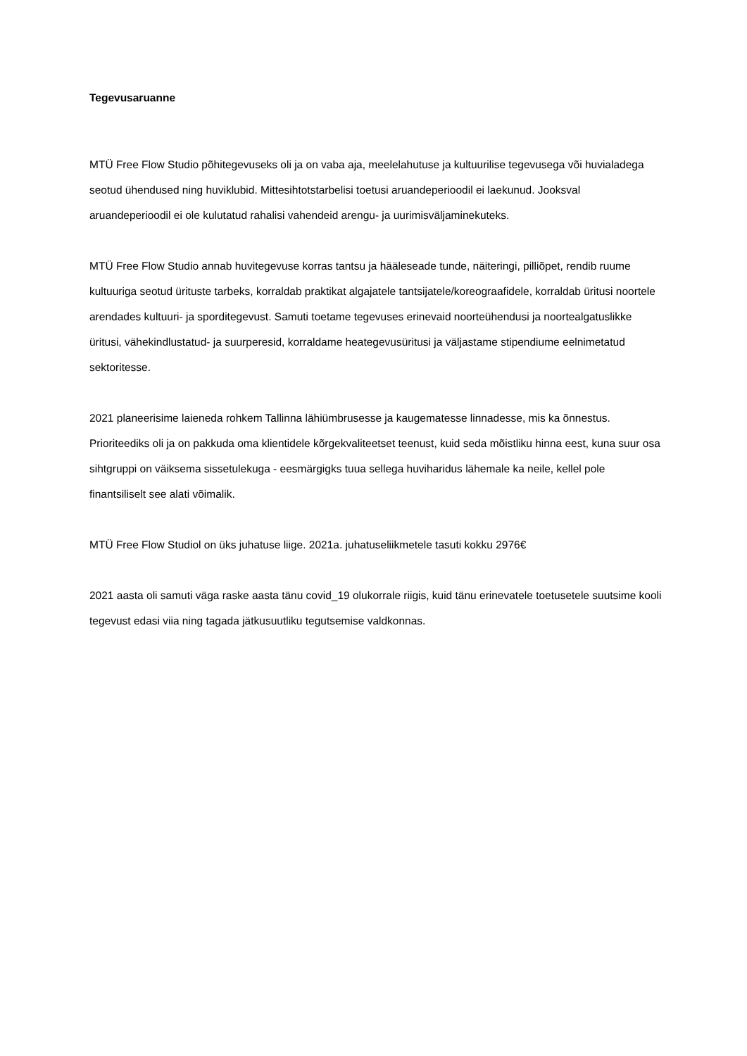Tegevusaruanne
MTÜ Free Flow Studio põhitegevuseks oli ja on vaba aja, meelelahutuse ja kultuurilise tegevusega või huvialadega seotud ühendused ning huviklubid. Mittesihtotstarbelisi toetusi aruandeperioodil ei laekunud. Jooksval aruandeperioodil ei ole kulutatud rahalisi vahendeid arengu- ja uurimisväljaminekuteks.
MTÜ Free Flow Studio annab huvitegevuse korras tantsu ja hääleseade tunde, näiteringi, pilliõpet, rendib ruume kultuuriga seotud ürituste tarbeks, korraldab praktikat algajatele tantsijatele/koreograafidele, korraldab üritusi noortele arendades kultuuri- ja sporditegevust. Samuti toetame tegevuses erinevaid noorteühendusi ja noortealgatuslikke üritusi, vähekindlustatud- ja suurperesid, korraldame heategevusüritusi ja väljastame stipendiume eelnimetatud sektoritesse.
2021 planeerisime laieneda rohkem Tallinna lähiümbrusesse ja kaugematesse linnadesse, mis ka õnnestus. Prioriteediks oli ja on pakkuda oma klientidele kõrgekvaliteetset teenust, kuid seda mõistliku hinna eest, kuna suur osa sihtgruppi on väiksema sissetulekuga - eesmärgigks tuua sellega huviharidus lähemale ka neile, kellel pole finantsiliselt see alati võimalik.
MTÜ Free Flow Studiol on üks juhatuse liige. 2021a. juhatuseliikmetele tasuti kokku 2976€
2021 aasta oli samuti väga raske aasta tänu covid_19 olukorrale riigis, kuid tänu erinevatele toetusetele suutsime kooli tegevust edasi viia ning tagada jätkusuutliku tegutsemise valdkonnas.